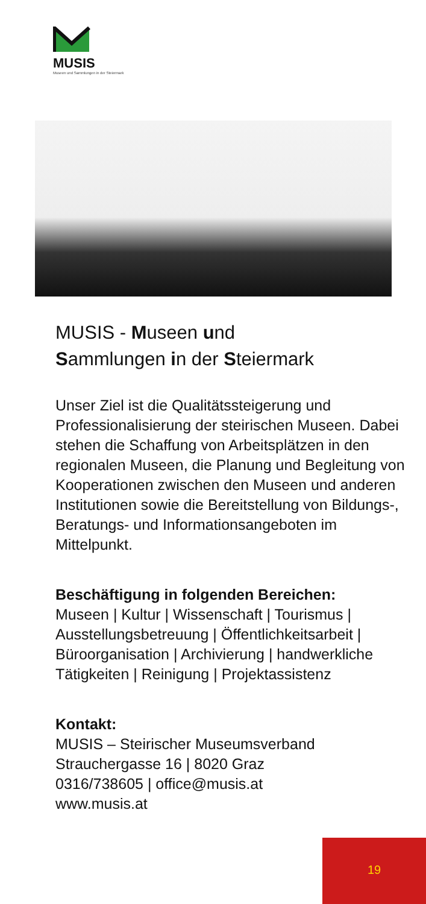MUSIS
Museen und Sammlungen in der Steiermark
MUSIS - Museen und
Sammlungen in der Steiermark
Unser Ziel ist die Qualitätssteigerung und Professionalisierung der steirischen Museen. Dabei stehen die Schaffung von Arbeitsplätzen in den regionalen Museen, die Planung und Begleitung von Kooperationen zwischen den Museen und anderen Institutionen sowie die Bereitstellung von Bildungs-, Beratungs- und Informationsangeboten im Mittelpunkt.
Beschäftigung in folgenden Bereichen:
Museen | Kultur | Wissenschaft | Tourismus | Ausstellungsbetreuung | Öffentlichkeitsarbeit | Büroorganisation | Archivierung | handwerkliche Tätigkeiten | Reinigung | Projektassistenz
Kontakt:
MUSIS – Steirischer Museumsverband
Strauchergasse 16 | 8020 Graz
0316/738605 | office@musis.at
www.musis.at
19